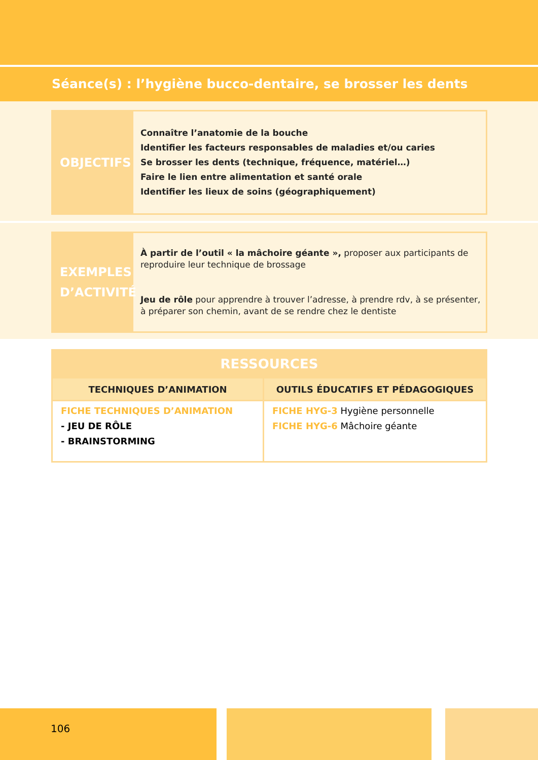Séance(s) : l’hygiène bucco-dentaire, se brosser les dents
OBJECTIFS
Connaître l’anatomie de la bouche
Identifier les facteurs responsables de maladies et/ou caries
Se brosser les dents (technique, fréquence, matériel…)
Faire le lien entre alimentation et santé orale
Identifier les lieux de soins (géographiquement)
EXEMPLES
D’ACTIVITÉ
À partir de l’outil « la mâchoire géante », proposer aux participants de reproduire leur technique de brossage
Jeu de rôle pour apprendre à trouver l’adresse, à prendre rdv, à se présenter, à préparer son chemin, avant de se rendre chez le dentiste
| RESSOURCES | |
| --- | --- |
| TECHNIQUES D’ANIMATION | OUTILS ÉDUCATIFS ET PÉDAGOGIQUES |
| FICHE TECHNIQUES D’ANIMATION - JEU DE RÔLE - BRAINSTORMING | FICHE HYG-3 Hygiène personnelle FICHE HYG-6 Mâchoire géante |
106